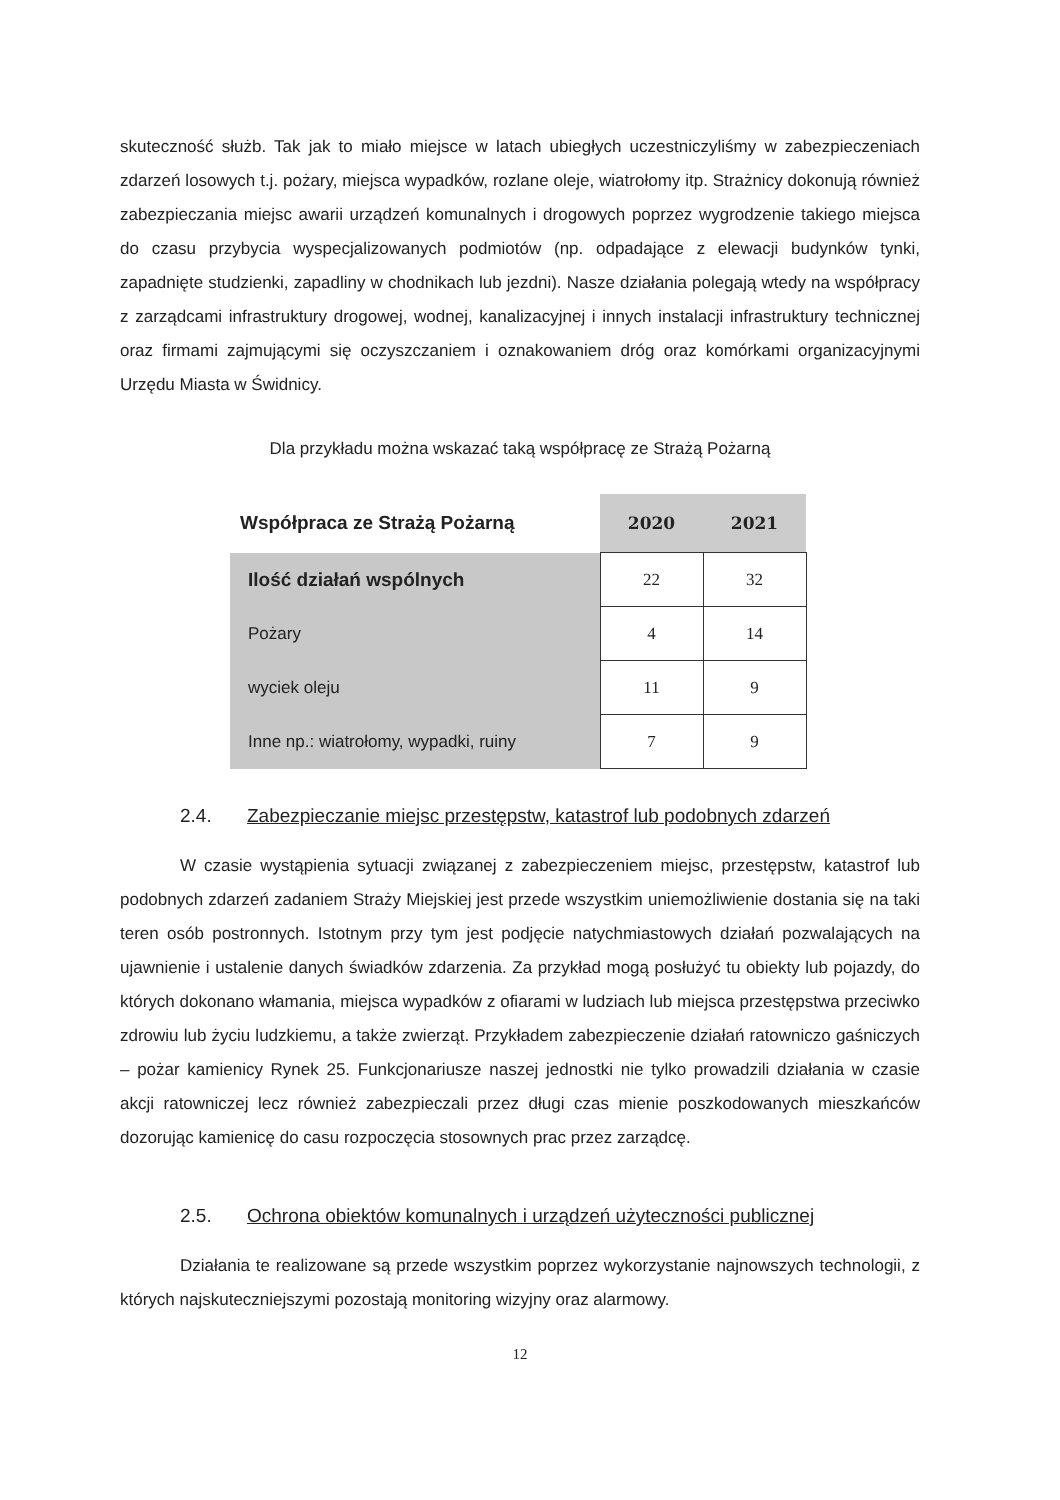skuteczność służb. Tak jak to miało miejsce w latach ubiegłych uczestniczyliśmy w zabezpieczeniach zdarzeń losowych t.j. pożary, miejsca wypadków, rozlane oleje, wiatrołomy itp. Strażnicy dokonują również zabezpieczania miejsc awarii urządzeń komunalnych i drogowych poprzez wygrodzenie takiego miejsca do czasu przybycia wyspecjalizowanych podmiotów (np. odpadające z elewacji budynków tynki, zapadnięte studzienki, zapadliny w chodnikach lub jezdni). Nasze działania polegają wtedy na współpracy z zarządcami infrastruktury drogowej, wodnej, kanalizacyjnej i innych instalacji infrastruktury technicznej oraz firmami zajmującymi się oczyszczaniem i oznakowaniem dróg oraz komórkami organizacyjnymi Urzędu Miasta w Świdnicy.
Dla przykładu można wskazać taką współpracę ze Strażą Pożarną
| Współpraca ze Strażą Pożarną | 2020 | 2021 |
| --- | --- | --- |
| Ilość działań wspólnych | 22 | 32 |
| Pożary | 4 | 14 |
| wyciek oleju | 11 | 9 |
| Inne np.: wiatrołomy, wypadki, ruiny | 7 | 9 |
2.4. Zabezpieczanie miejsc przestępstw, katastrof lub podobnych zdarzeń
W czasie wystąpienia sytuacji związanej z zabezpieczeniem miejsc, przestępstw, katastrof lub podobnych zdarzeń zadaniem Straży Miejskiej jest przede wszystkim uniemożliwienie dostania się na taki teren osób postronnych. Istotnym przy tym jest podjęcie natychmiastowych działań pozwalających na ujawnienie i ustalenie danych świadków zdarzenia. Za przykład mogą posłużyć tu obiekty lub pojazdy, do których dokonano włamania, miejsca wypadków z ofiarami w ludziach lub miejsca przestępstwa przeciwko zdrowiu lub życiu ludzkiemu, a także zwierząt. Przykładem zabezpieczenie działań ratowniczo gaśniczych – pożar kamienicy Rynek 25. Funkcjonariusze naszej jednostki nie tylko prowadzili działania w czasie akcji ratowniczej lecz również zabezpieczali przez długi czas mienie poszkodowanych mieszkańców dozorując kamienicę do casu rozpoczęcia stosownych prac przez zarządcę.
2.5. Ochrona obiektów komunalnych i urządzeń użyteczności publicznej
Działania te realizowane są przede wszystkim poprzez wykorzystanie najnowszych technologii, z których najskuteczniejszymi pozostają monitoring wizyjny oraz alarmowy.
12